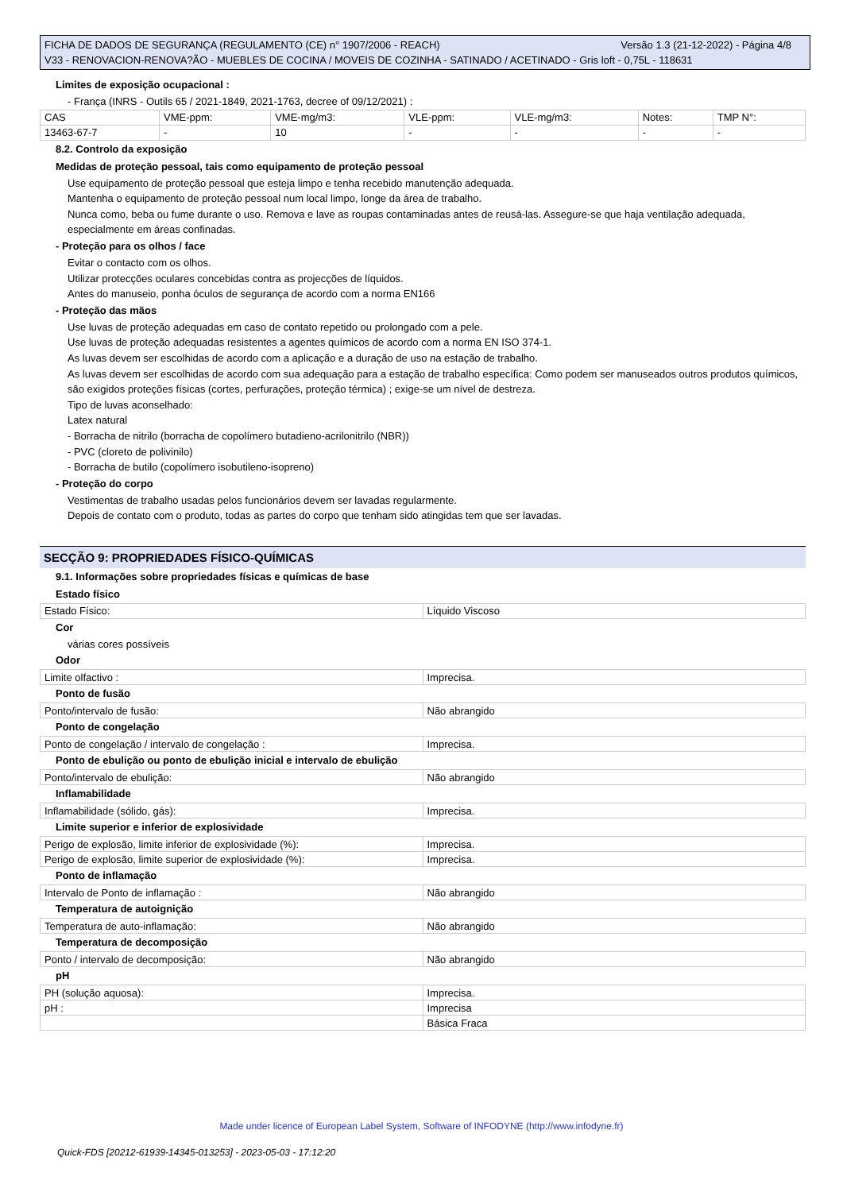Versão 1.3 (21-12-2022) - Página 4/8 FICHA DE DADOS DE SEGURANÇA (REGULAMENTO (CE) n° 1907/2006 - REACH)
V33 - RENOVACION-RENOVA?ÃO - MUEBLES DE COCINA / MOVEIS DE COZINHA - SATINADO / ACETINADO - Gris loft - 0,75L - 118631
Limites de exposição ocupacional :
- França (INRS - Outils 65 / 2021-1849, 2021-1763, decree of 09/12/2021) :
| CAS | VME-ppm: | VME-mg/m3: | VLE-ppm: | VLE-mg/m3: | Notes: | TMP N°: |
| 13463-67-7 | - | 10 | - | - | - | - |
8.2. Controlo da exposição
Medidas de proteção pessoal, tais como equipamento de proteção pessoal
Use equipamento de proteção pessoal que esteja limpo e tenha recebido manutenção adequada.
Mantenha o equipamento de proteção pessoal num local limpo, longe da área de trabalho.
Nunca como, beba ou fume durante o uso. Remova e lave as roupas contaminadas antes de reusá-las. Assegure-se que haja ventilação adequada, especialmente em áreas confinadas.
- Proteção para os olhos / face
Evitar o contacto com os olhos.
Utilizar protecções oculares concebidas contra as projecções de líquidos.
Antes do manuseio, ponha óculos de segurança de acordo com a norma EN166
- Proteção das mãos
Use luvas de proteção adequadas em caso de contato repetido ou prolongado com a pele.
Use luvas de proteção adequadas resistentes a agentes químicos de acordo com a norma EN ISO 374-1.
As luvas devem ser escolhidas de acordo com a aplicação e a duração de uso na estação de trabalho.
As luvas devem ser escolhidas de acordo com sua adequação para a estação de trabalho específica: Como podem ser manuseados outros produtos químicos, são exigidos proteções físicas (cortes, perfurações, proteção térmica) ; exige-se um nível de destreza.
Tipo de luvas aconselhado:
Latex natural
- Borracha de nitrilo (borracha de copolímero butadieno-acrilonitrilo (NBR))
- PVC (cloreto de polivinilo)
- Borracha de butilo (copolímero isobutileno-isopreno)
- Proteção do corpo
Vestimentas de trabalho usadas pelos funcionários devem ser lavadas regularmente.
Depois de contato com o produto, todas as partes do corpo que tenham sido atingidas tem que ser lavadas.
SECÇÃO 9: PROPRIEDADES FÍSICO-QUÍMICAS
9.1. Informações sobre propriedades físicas e químicas de base
Estado físico
| Estado Físico: | Líquido Viscoso |
Cor
várias cores possíveis
Odor
| Limite olfactivo : | Imprecisa. |
Ponto de fusão
| Ponto/intervalo de fusão: | Não abrangido |
Ponto de congelação
| Ponto de congelação / intervalo de congelação : | Imprecisa. |
Ponto de ebulição ou ponto de ebulição inicial e intervalo de ebulição
| Ponto/intervalo de ebulição: | Não abrangido |
Inflamabilidade
| Inflamabilidade (sólido, gás): | Imprecisa. |
Limite superior e inferior de explosividade
| Perigo de explosão, limite inferior de explosividade (%): | Imprecisa. |
| Perigo de explosão, limite superior de explosividade (%): | Imprecisa. |
Ponto de inflamação
| Intervalo de Ponto de inflamação : | Não abrangido |
Temperatura de autoignição
| Temperatura de auto-inflamação: | Não abrangido |
Temperatura de decomposição
| Ponto / intervalo de decomposição: | Não abrangido |
pH
| PH (solução aquosa): | Imprecisa. |
| pH : | Imprecisa |
| | Básica Fraca |
Made under licence of European Label System, Software of INFODYNE (http://www.infodyne.fr)
Quick-FDS [20212-61939-14345-013253] - 2023-05-03 - 17:12:20